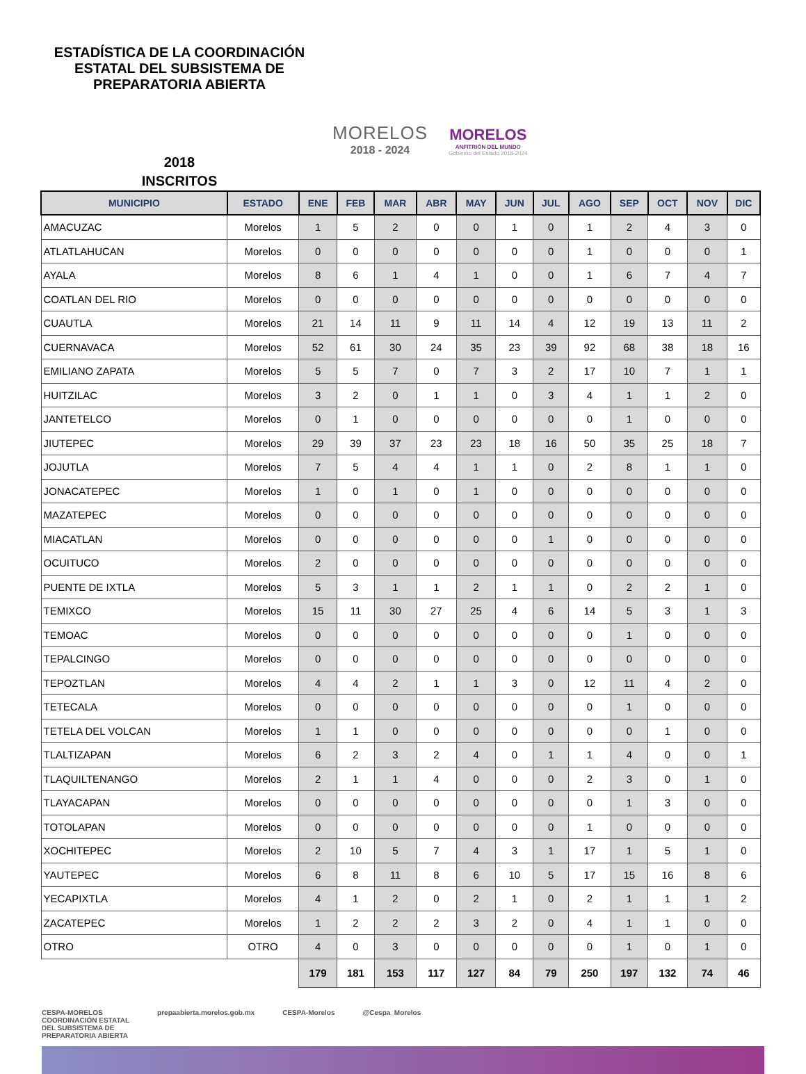ESTADÍSTICA DE LA COORDINACIÓN ESTATAL DEL SUBSISTEMA DE PREPARATORIA ABIERTA
MORELOS
2018 - 2024
MORELOS
ANFITRIÓN DEL MUNDO
Gobierno del Estado 2018-2024
2018
INSCRITOS
| MUNICIPIO | ESTADO | ENE | FEB | MAR | ABR | MAY | JUN | JUL | AGO | SEP | OCT | NOV | DIC |
| --- | --- | --- | --- | --- | --- | --- | --- | --- | --- | --- | --- | --- | --- |
| AMACUZAC | Morelos | 1 | 5 | 2 | 0 | 0 | 1 | 0 | 1 | 2 | 4 | 3 | 0 |
| ATLATLAHUCAN | Morelos | 0 | 0 | 0 | 0 | 0 | 0 | 0 | 1 | 0 | 0 | 0 | 1 |
| AYALA | Morelos | 8 | 6 | 1 | 4 | 1 | 0 | 0 | 1 | 6 | 7 | 4 | 7 |
| COATLAN DEL RIO | Morelos | 0 | 0 | 0 | 0 | 0 | 0 | 0 | 0 | 0 | 0 | 0 | 0 |
| CUAUTLA | Morelos | 21 | 14 | 11 | 9 | 11 | 14 | 4 | 12 | 19 | 13 | 11 | 2 |
| CUERNAVACA | Morelos | 52 | 61 | 30 | 24 | 35 | 23 | 39 | 92 | 68 | 38 | 18 | 16 |
| EMILIANO ZAPATA | Morelos | 5 | 5 | 7 | 0 | 7 | 3 | 2 | 17 | 10 | 7 | 1 | 1 |
| HUITZILAC | Morelos | 3 | 2 | 0 | 1 | 1 | 0 | 3 | 4 | 1 | 1 | 2 | 0 |
| JANTETELCO | Morelos | 0 | 1 | 0 | 0 | 0 | 0 | 0 | 0 | 1 | 0 | 0 | 0 |
| JIUTEPEC | Morelos | 29 | 39 | 37 | 23 | 23 | 18 | 16 | 50 | 35 | 25 | 18 | 7 |
| JOJUTLA | Morelos | 7 | 5 | 4 | 4 | 1 | 1 | 0 | 2 | 8 | 1 | 1 | 0 |
| JONACATEPEC | Morelos | 1 | 0 | 1 | 0 | 1 | 0 | 0 | 0 | 0 | 0 | 0 | 0 |
| MAZATEPEC | Morelos | 0 | 0 | 0 | 0 | 0 | 0 | 0 | 0 | 0 | 0 | 0 | 0 |
| MIACATLAN | Morelos | 0 | 0 | 0 | 0 | 0 | 0 | 1 | 0 | 0 | 0 | 0 | 0 |
| OCUITUCO | Morelos | 2 | 0 | 0 | 0 | 0 | 0 | 0 | 0 | 0 | 0 | 0 | 0 |
| PUENTE DE IXTLA | Morelos | 5 | 3 | 1 | 1 | 2 | 1 | 1 | 0 | 2 | 2 | 1 | 0 |
| TEMIXCO | Morelos | 15 | 11 | 30 | 27 | 25 | 4 | 6 | 14 | 5 | 3 | 1 | 3 |
| TEMOAC | Morelos | 0 | 0 | 0 | 0 | 0 | 0 | 0 | 0 | 1 | 0 | 0 | 0 |
| TEPALCINGO | Morelos | 0 | 0 | 0 | 0 | 0 | 0 | 0 | 0 | 0 | 0 | 0 | 0 |
| TEPOZTLAN | Morelos | 4 | 4 | 2 | 1 | 1 | 3 | 0 | 12 | 11 | 4 | 2 | 0 |
| TETECALA | Morelos | 0 | 0 | 0 | 0 | 0 | 0 | 0 | 0 | 1 | 0 | 0 | 0 |
| TETELA DEL VOLCAN | Morelos | 1 | 1 | 0 | 0 | 0 | 0 | 0 | 0 | 0 | 1 | 0 | 0 |
| TLALTIZAPAN | Morelos | 6 | 2 | 3 | 2 | 4 | 0 | 1 | 1 | 4 | 0 | 0 | 1 |
| TLAQUILTENANGO | Morelos | 2 | 1 | 1 | 4 | 0 | 0 | 0 | 2 | 3 | 0 | 1 | 0 |
| TLAYACAPAN | Morelos | 0 | 0 | 0 | 0 | 0 | 0 | 0 | 0 | 1 | 3 | 0 | 0 |
| TOTOLAPAN | Morelos | 0 | 0 | 0 | 0 | 0 | 0 | 0 | 1 | 0 | 0 | 0 | 0 |
| XOCHITEPEC | Morelos | 2 | 10 | 5 | 7 | 4 | 3 | 1 | 17 | 1 | 5 | 1 | 0 |
| YAUTEPEC | Morelos | 6 | 8 | 11 | 8 | 6 | 10 | 5 | 17 | 15 | 16 | 8 | 6 |
| YECAPIXTLA | Morelos | 4 | 1 | 2 | 0 | 2 | 1 | 0 | 2 | 1 | 1 | 1 | 2 |
| ZACATEPEC | Morelos | 1 | 2 | 2 | 2 | 3 | 2 | 0 | 4 | 1 | 1 | 0 | 0 |
| OTRO | OTRO | 4 | 0 | 3 | 0 | 0 | 0 | 0 | 0 | 1 | 0 | 1 | 0 |
| | | 179 | 181 | 153 | 117 | 127 | 84 | 79 | 250 | 197 | 132 | 74 | 46 |
CESPA-MORELOS
COORDINACIÓN ESTATAL
DEL SUBSISTEMA DE
PREPARATORIA ABIERTA
prepaabierta.morelos.gob.mx CESPA-Morelos @Cespa_Morelos